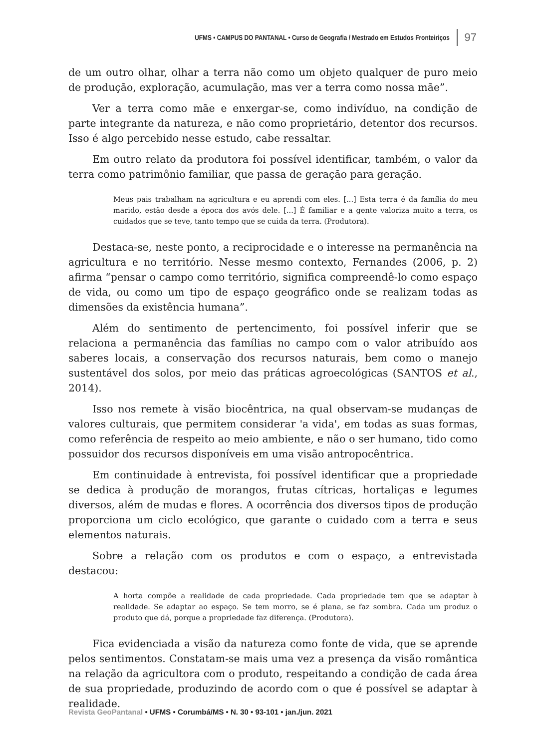UFMS • CAMPUS DO PANTANAL • Curso de Geografia / Mestrado em Estudos Fronteiriços
97
de um outro olhar, olhar a terra não como um objeto qualquer de puro meio de produção, exploração, acumulação, mas ver a terra como nossa mãe”.
Ver a terra como mãe e enxergar-se, como indivíduo, na condição de parte integrante da natureza, e não como proprietário, detentor dos recursos. Isso é algo percebido nesse estudo, cabe ressaltar.
Em outro relato da produtora foi possível identificar, também, o valor da terra como patrimônio familiar, que passa de geração para geração.
Meus pais trabalham na agricultura e eu aprendi com eles. [...] Esta terra é da família do meu marido, estão desde a época dos avós dele. [...] É familiar e a gente valoriza muito a terra, os cuidados que se teve, tanto tempo que se cuida da terra. (Produtora).
Destaca-se, neste ponto, a reciprocidade e o interesse na permanência na agricultura e no território. Nesse mesmo contexto, Fernandes (2006, p. 2) afirma “pensar o campo como território, significa compreendê-lo como espaço de vida, ou como um tipo de espaço geográfico onde se realizam todas as dimensões da existência humana”.
Além do sentimento de pertencimento, foi possível inferir que se relaciona a permanência das famílias no campo com o valor atribuído aos saberes locais, a conservação dos recursos naturais, bem como o manejo sustentável dos solos, por meio das práticas agroecológicas (SANTOS et al., 2014).
Isso nos remete à visão biocêntrica, na qual observam-se mudanças de valores culturais, que permitem considerar 'a vida', em todas as suas formas, como referência de respeito ao meio ambiente, e não o ser humano, tido como possuidor dos recursos disponíveis em uma visão antropocêntrica.
Em continuidade à entrevista, foi possível identificar que a propriedade se dedica à produção de morangos, frutas cítricas, hortaliças e legumes diversos, além de mudas e flores. A ocorrência dos diversos tipos de produção proporciona um ciclo ecológico, que garante o cuidado com a terra e seus elementos naturais.
Sobre a relação com os produtos e com o espaço, a entrevistada destacou:
A horta compõe a realidade de cada propriedade. Cada propriedade tem que se adaptar à realidade. Se adaptar ao espaço. Se tem morro, se é plana, se faz sombra. Cada um produz o produto que dá, porque a propriedade faz diferença. (Produtora).
Fica evidenciada a visão da natureza como fonte de vida, que se aprende pelos sentimentos. Constatam-se mais uma vez a presença da visão romântica na relação da agricultora com o produto, respeitando a condição de cada área de sua propriedade, produzindo de acordo com o que é possível se adaptar à realidade.
Revista GeoPantanal • UFMS • Corumbá/MS • N. 30 • 93-101 • jan./jun. 2021